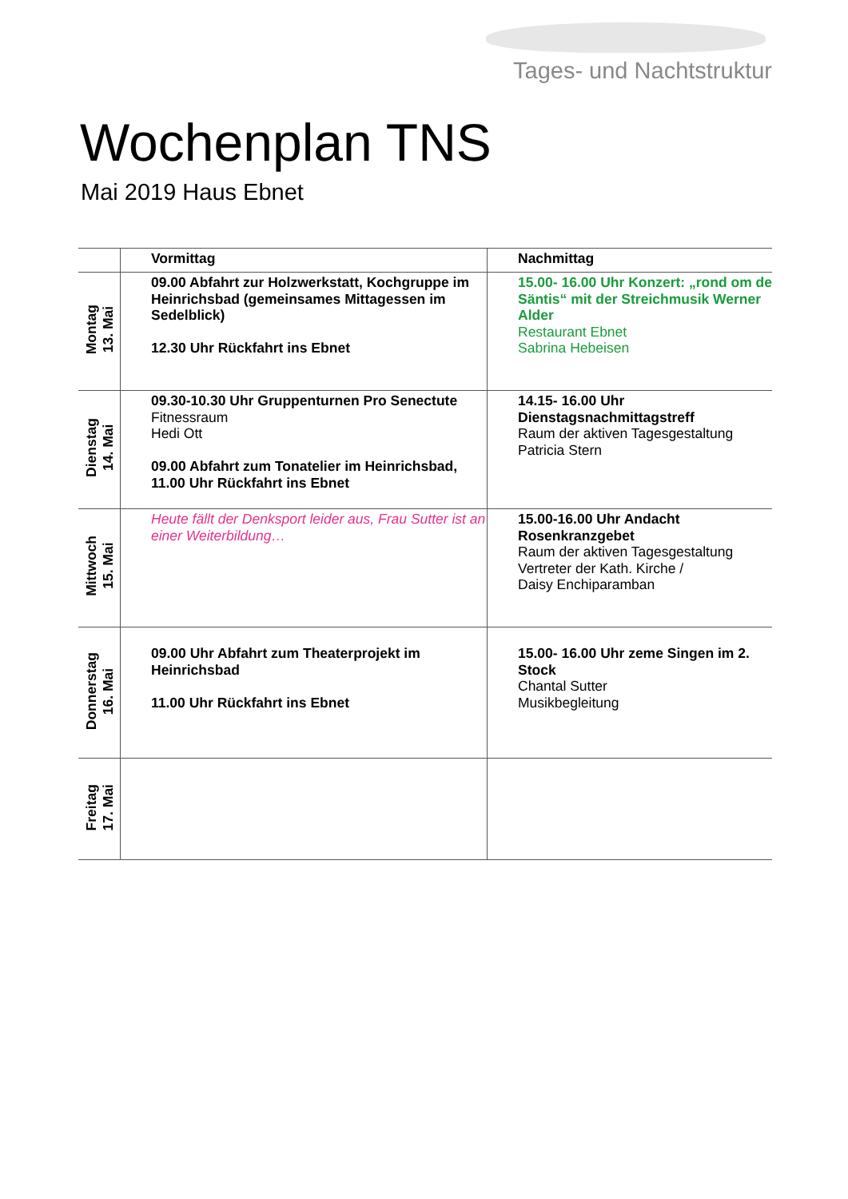Tages- und Nachtstruktur
Wochenplan TNS
Mai 2019 Haus Ebnet
| | Vormittag | Nachmittag |
| --- | --- | --- |
| Montag 13. Mai | 09.00 Abfahrt zur Holzwerkstatt, Kochgruppe im Heinrichsbad (gemeinsames Mittagessen im Sedelblick) 12.30 Uhr Rückfahrt ins Ebnet | 15.00- 16.00 Uhr Konzert: „rond om de Säntis“ mit der Streichmusik Werner Alder Restaurant Ebnet Sabrina Hebeisen |
| Dienstag 14. Mai | 09.30-10.30 Uhr Gruppenturnen Pro Senectute Fitnessraum Hedi Ott 09.00 Abfahrt zum Tonatelier im Heinrichsbad, 11.00 Uhr Rückfahrt ins Ebnet | 14.15- 16.00 Uhr Dienstagsnachmittagstreff Raum der aktiven Tagesgestaltung Patricia Stern |
| Mittwoch 15. Mai | Heute fällt der Denksport leider aus, Frau Sutter ist an einer Weiterbildung… | 15.00-16.00 Uhr Andacht Rosenkranzgebet Raum der aktiven Tagesgestaltung Vertreter der Kath. Kirche / Daisy Enchiparamban |
| Donnerstag 16. Mai | 09.00 Uhr Abfahrt zum Theaterprojekt im Heinrichsbad 11.00 Uhr Rückfahrt ins Ebnet | 15.00- 16.00 Uhr zeme Singen im 2. Stock Chantal Sutter Musikbegleitung |
| Freitag 17. Mai | | |